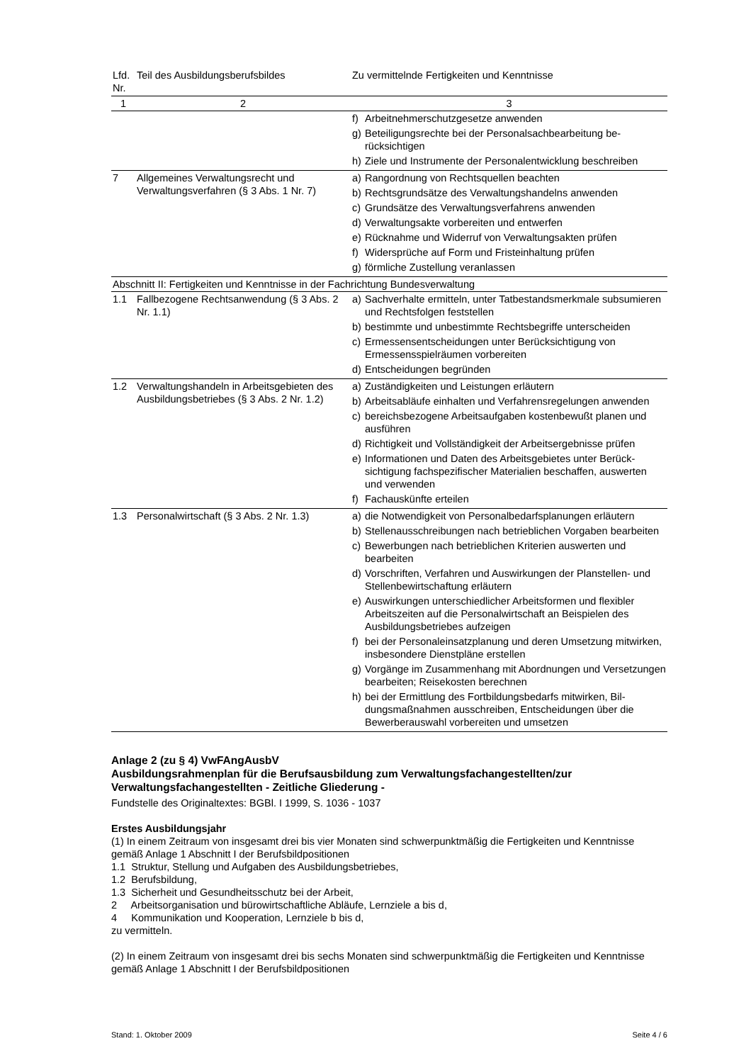| Lfd. Nr. | Teil des Ausbildungsberufsbildes | Zu vermittelnde Fertigkeiten und Kenntnisse |
| 1 | 2 | 3 |
| | | f) Arbeitnehmerschutzgesetze anwenden g) Beteiligungsrechte bei der Personalsachbearbeitung be­rücksichtigen h) Ziele und Instrumente der Personalentwicklung beschreiben |
| 7 | Allgemeines Verwaltungsrecht und Verwaltungsverfahren (§ 3 Abs. 1 Nr. 7) | a) Rangordnung von Rechtsquellen beachten b) Rechtsgrundsätze des Verwaltungshandelns anwenden c) Grundsätze des Verwaltungsverfahrens anwenden d) Verwaltungsakte vorbereiten und entwerfen e) Rücknahme und Widerruf von Verwaltungsakten prüfen f) Widersprüche auf Form und Fristeinhaltung prüfen g) förmliche Zustellung veranlassen |
| Abschnitt II: Fertigkeiten und Kenntnisse in der Fachrichtung Bundesverwaltung | | |
| 1.1 | Fallbezogene Rechtsanwendung (§ 3 Abs. 2 Nr. 1.1) | a) Sachverhalte ermitteln, unter Tatbestandsmerkmale sub­sumieren und Rechtsfolgen feststellen b) bestimmte und unbestimmte Rechtsbegriffe unterscheiden c) Ermessensentscheidungen unter Berücksichtigung von Ermessensspielräumen vorbereiten d) Entscheidungen begründen |
| 1.2 | Verwaltungshandeln in Arbeitsgebieten des Ausbildungsbetriebes (§ 3 Abs. 2 Nr. 1.2) | a) Zuständigkeiten und Leistungen erläutern b) Arbeitsabläufe einhalten und Verfahrensregelungen an­wenden c) bereichsbezogene Arbeitsaufgaben kostenbewußt planen und ausführen d) Richtigkeit und Vollständigkeit der Arbeitsergebnisse prüfen e) Informationen und Daten des Arbeitsgebietes unter Berück­sichtigung fachspezifischer Materialien beschaffen, auswer­ten und verwenden f) Fachauskünfte erteilen |
| 1.3 | Personalwirtschaft (§ 3 Abs. 2 Nr. 1.3) | a) die Notwendigkeit von Personalbedarfsplanungen erläutern b) Stellenausschreibungen nach betrieblichen Vorgaben bear­beiten c) Bewerbungen nach betrieblichen Kriterien auswerten und bearbeiten d) Vorschriften, Verfahren und Auswirkungen der Planstellen- und Stellenbewirtschaftung erläutern e) Auswirkungen unterschiedlicher Arbeitsformen und flexibler Arbeitszeiten auf die Personalwirtschaft an Beispielen des Ausbildungsbetriebes aufzeigen f) bei der Personaleinsatzplanung und deren Umsetzung mitwirken, insbesondere Dienstpläne erstellen g) Vorgänge im Zusammenhang mit Abordnungen und Ver­setzungen bearbeiten; Reisekosten berechnen h) bei der Ermittlung des Fortbildungsbedarfs mitwirken, Bil­dungsmaßnahmen ausschreiben, Entscheidungen über die Bewerberauswahl vorbereiten und umsetzen |
Anlage 2 (zu § 4) VwFAngAusbV
Ausbildungsrahmenplan für die Berufsausbildung zum Verwaltungsfachangestellten/zur Verwaltungsfachangestellten - Zeitliche Gliederung -
Fundstelle des Originaltextes: BGBl. I 1999, S. 1036 - 1037
Erstes Ausbildungsjahr
(1) In einem Zeitraum von insgesamt drei bis vier Monaten sind schwerpunktmäßig die Fertigkeiten und Kenntnisse gemäß Anlage 1 Abschnitt I der Berufsbildpositionen
1.1 Struktur, Stellung und Aufgaben des Ausbildungsbetriebes,
1.2 Berufsbildung,
1.3 Sicherheit und Gesundheitsschutz bei der Arbeit,
2 Arbeitsorganisation und bürowirtschaftliche Abläufe, Lernziele a bis d,
4 Kommunikation und Kooperation, Lernziele b bis d,
zu vermitteln.
(2) In einem Zeitraum von insgesamt drei bis sechs Monaten sind schwerpunktmäßig die Fertigkeiten und Kenntnisse gemäß Anlage 1 Abschnitt I der Berufsbildpositionen
Stand: 1. Oktober 2009 Seite 4 / 6